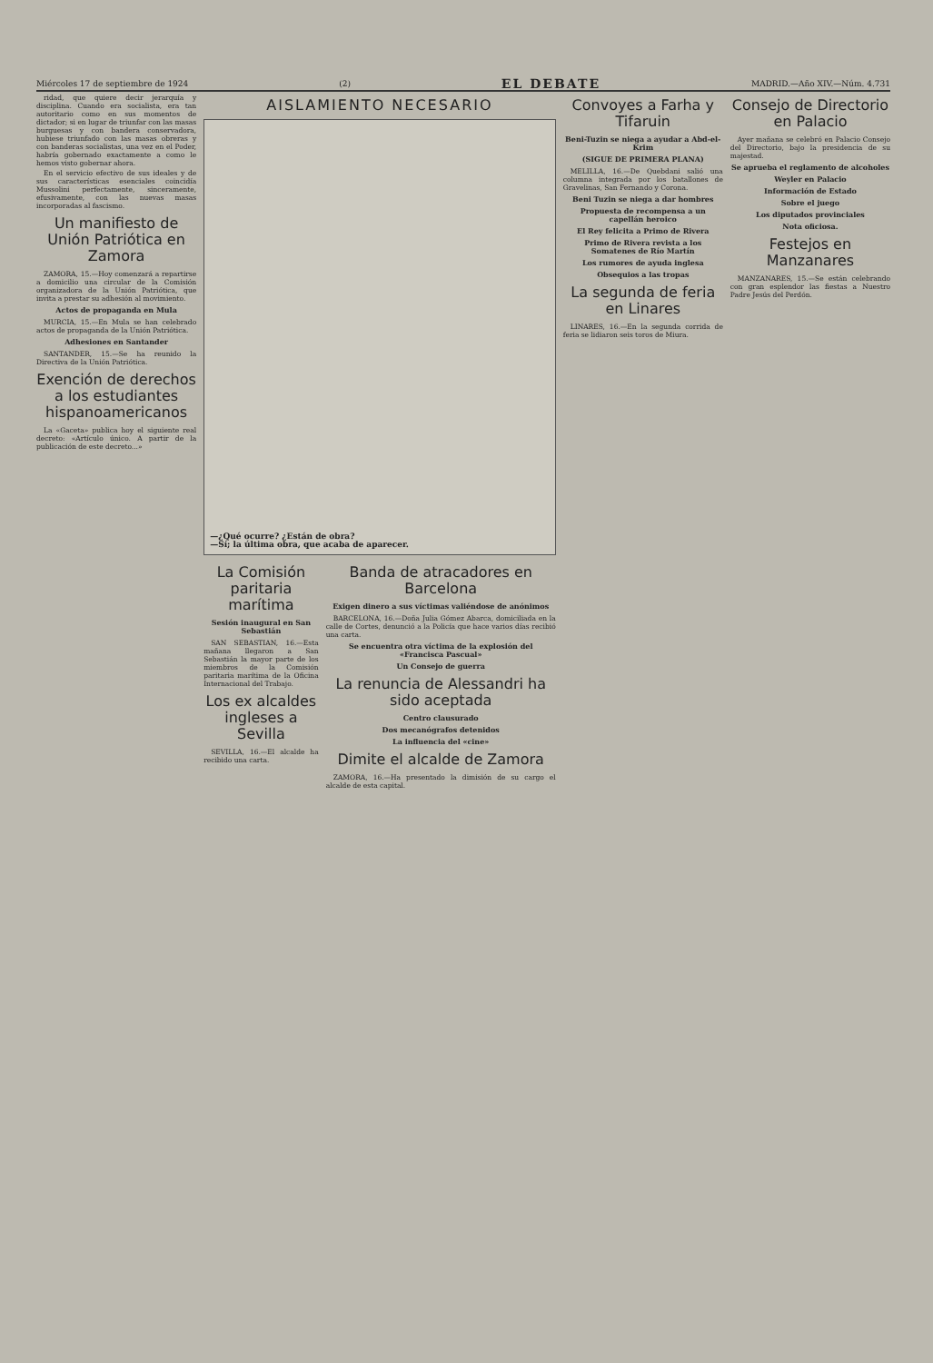Miércoles 17 de septiembre de 1924 (2) EL DEBATE MADRID.—Año XIV.—Núm. 4.731
ridad, que quiere decir jerarquía y disciplina. Cuando era socialista, era tan autoritario como en sus momentos de dictador; si en lugar de triunfar con las masas burguesas y con bandera conservadora, hubiese triunfado con las masas obreras y con banderas socialistas, una vez en el Poder, habría gobernado exactamente a como le hemos visto gobernar ahora.
En el servicio efectivo de sus ideales y de sus características esenciales coincidía Mussolini perfectamente, sinceramente, efusivamente, con las nuevas masas incorporadas al fascismo.
Un manifiesto de Unión Patriótica en Zamora
ZAMORA, 15.—Hoy comenzará a repartirse a domicilio una circular de la Comisión organizadora de la Unión Patriótica, que invita a prestar su adhesión al movimiento.
Actos de propaganda en Mula
MURCIA, 15.—En Mula se han celebrado actos de propaganda de la Unión Patriótica.
Adhesiones en Santander
SANTANDER, 15.—Se ha reunido la Directiva de la Unión Patriótica.
Exención de derechos a los estudiantes hispanoamericanos
La «Gaceta» publica hoy el siguiente real decreto: «Artículo único. A partir de la publicación de este decreto...»
AISLAMIENTO NECESARIO
—¿Qué ocurre? ¿Están de obra?
—Sí; la última obra, que acaba de aparecer.
La Comisión paritaria marítima
Sesión inaugural en San Sebastián
SAN SEBASTIAN, 16.—Esta mañana llegaron a San Sebastián la mayor parte de los miembros de la Comisión paritaria marítima de la Oficina Internacional del Trabajo.
Los ex alcaldes ingleses a Sevilla
SEVILLA, 16.—El alcalde ha recibido una carta.
Banda de atracadores en Barcelona
Exigen dinero a sus víctimas valiéndose de anónimos
BARCELONA, 16.—Doña Julia Gómez Abarca, domiciliada en la calle de Cortes, denunció a la Policía que hace varios días recibió una carta.
Se encuentra otra víctima de la explosión del «Francisca Pascual»
Un Consejo de guerra
La renuncia de Alessandri ha sido aceptada
Centro clausurado
Dos mecanógrafos detenidos
La influencia del «cine»
Dimite el alcalde de Zamora
ZAMORA, 16.—Ha presentado la dimisión de su cargo el alcalde de esta capital.
Convoyes a Farha y Tifaruin
Beni-Tuzin se niega a ayudar a Abd-el-Krim
(SIGUE DE PRIMERA PLANA)
MELILLA, 16.—De Quebdani salió una columna integrada por los batallones de Gravelinas, San Fernando y Corona.
Beni Tuzin se niega a dar hombres
Propuesta de recompensa a un capellán heroico
El Rey felicita a Primo de Rivera
Primo de Rivera revista a los Somatenes de Río Martín
Los rumores de ayuda inglesa
Obsequios a las tropas
La segunda de feria en Linares
LINARES, 16.—En la segunda corrida de feria se lidiaron seis toros de Miura.
Consejo de Directorio en Palacio
Ayer mañana se celebró en Palacio Consejo del Directorio, bajo la presidencia de su majestad.
Se aprueba el reglamento de alcoholes
Weyler en Palacio
Información de Estado
Sobre el juego
Los diputados provinciales
Nota oficiosa.
Festejos en Manzanares
MANZANARES, 15.—Se están celebrando con gran esplendor las fiestas a Nuestro Padre Jesús del Perdón.